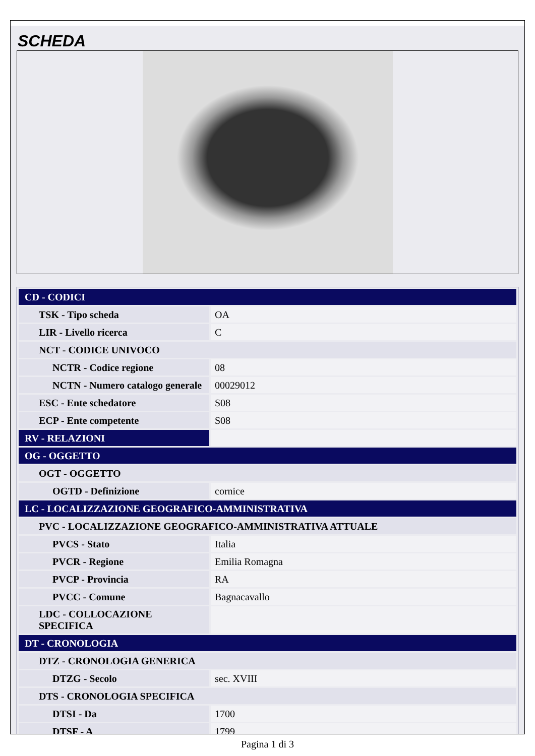SCHEDA
| CD - CODICI | |
| TSK - Tipo scheda | OA |
| LIR - Livello ricerca | C |
| NCT - CODICE UNIVOCO | |
| NCTR - Codice regione | 08 |
| NCTN - Numero catalogo generale | 00029012 |
| ESC - Ente schedatore | S08 |
| ECP - Ente competente | S08 |
| RV - RELAZIONI | |
| OG - OGGETTO | |
| OGT - OGGETTO | |
| OGTD - Definizione | cornice |
| LC - LOCALIZZAZIONE GEOGRAFICO-AMMINISTRATIVA | |
| PVC - LOCALIZZAZIONE GEOGRAFICO-AMMINISTRATIVA ATTUALE | |
| PVCS - Stato | Italia |
| PVCR - Regione | Emilia Romagna |
| PVCP - Provincia | RA |
| PVCC - Comune | Bagnacavallo |
| LDC - COLLOCAZIONE SPECIFICA | |
| DT - CRONOLOGIA | |
| DTZ - CRONOLOGIA GENERICA | |
| DTZG - Secolo | sec. XVIII |
| DTS - CRONOLOGIA SPECIFICA | |
| DTSI - Da | 1700 |
| DTSF - A | 1799 |
Pagina 1 di 3